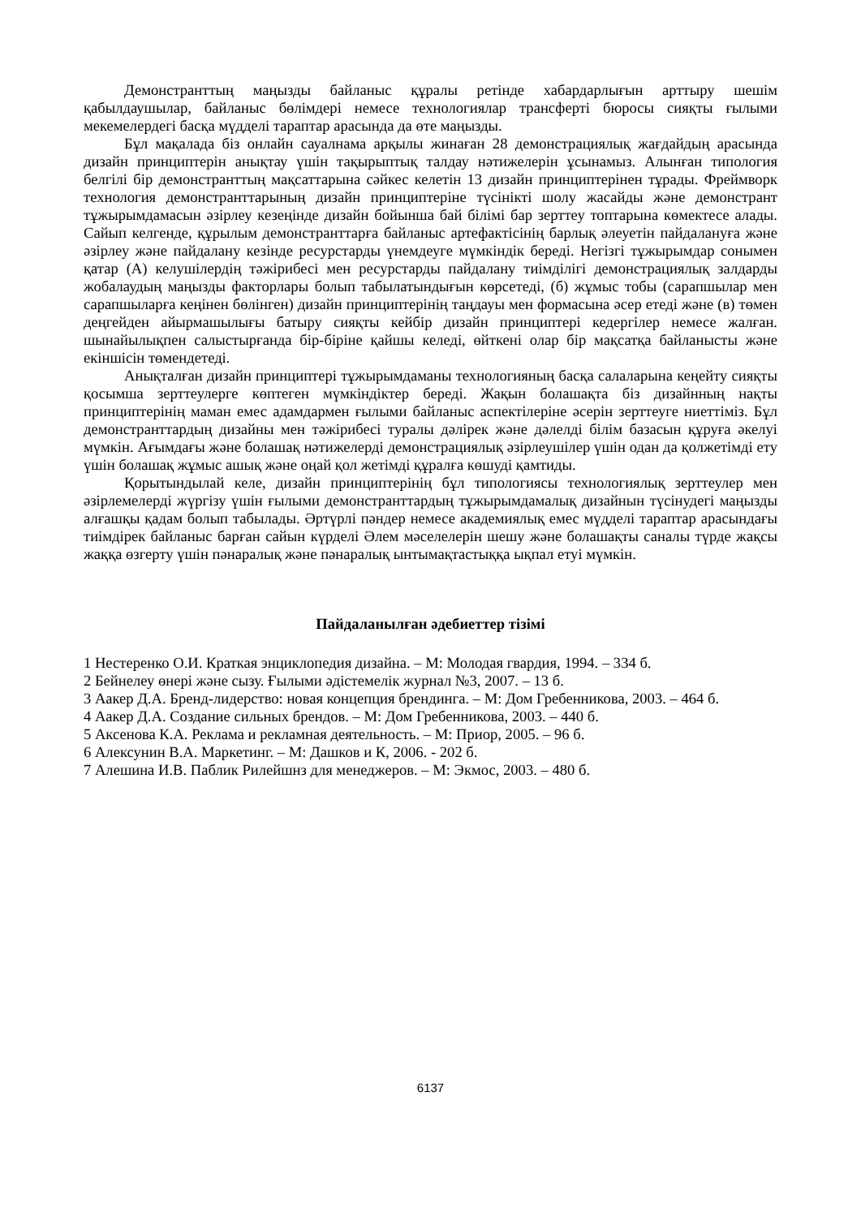Демонстранттың маңызды байланыс құралы ретінде хабардарлығын арттыру шешім қабылдаушылар, байланыс бөлімдері немесе технологиялар трансферті бюросы сияқты ғылыми мекемелердегі басқа мүдделі тараптар арасында да өте маңызды.
Бұл мақалада біз онлайн сауалнама арқылы жинаған 28 демонстрациялық жағдайдың арасында дизайн принциптерін анықтау үшін тақырыптық талдау нәтижелерін ұсынамыз. Алынған типология белгілі бір демонстранттың мақсаттарына сәйкес келетін 13 дизайн принциптерінен тұрады. Фреймворк технология демонстранттарының дизайн принциптеріне түсінікті шолу жасайды және демонстрант тұжырымдамасын әзірлеу кезеңінде дизайн бойынша бай білімі бар зерттеу топтарына көмектесе алады. Сайып келгенде, құрылым демонстранттарға байланыс артефактісінің барлық әлеуетін пайдалануға және әзірлеу және пайдалану кезінде ресурстарды үнемдеуге мүмкіндік береді. Негізгі тұжырымдар сонымен қатар (А) келушілердің тәжірибесі мен ресурстарды пайдалану тиімділігі демонстрациялық залдарды жобалаудың маңызды факторлары болып табылатындығын көрсетеді, (б) жұмыс тобы (сарапшылар мен сарапшыларға кеңінен бөлінген) дизайн принциптерінің таңдауы мен формасына әсер етеді және (в) төмен деңгейден айырмашылығы батыру сияқты кейбір дизайн принциптері кедергілер немесе жалған. шынайылықпен салыстырғанда бір-біріне қайшы келеді, өйткені олар бір мақсатқа байланысты және екіншісін төмендетеді.
Анықталған дизайн принциптері тұжырымдаманы технологияның басқа салаларына кеңейту сияқты қосымша зерттеулерге көптеген мүмкіндіктер береді. Жақын болашақта біз дизайнның нақты принциптерінің маман емес адамдармен ғылыми байланыс аспектілеріне әсерін зерттеуге ниеттіміз. Бұл демонстранттардың дизайны мен тәжірибесі туралы дәлірек және дәлелді білім базасын құруға әкелуі мүмкін. Ағымдағы және болашақ нәтижелерді демонстрациялық әзірлеушілер үшін одан да қолжетімді ету үшін болашақ жұмыс ашық және оңай қол жетімді құралға көшуді қамтиды.
Қорытындылай келе, дизайн принциптерінің бұл типологиясы технологиялық зерттеулер мен әзірлемелерді жүргізу үшін ғылыми демонстранттардың тұжырымдамалық дизайнын түсінудегі маңызды алғашқы қадам болып табылады. Әртүрлі пәндер немесе академиялық емес мүдделі тараптар арасындағы тиімдірек байланыс барған сайын күрделі Әлем мәселелерін шешу және болашақты саналы түрде жақсы жаққа өзгерту үшін пәнаралық және пәнаралық ынтымақтастыққа ықпал етуі мүмкін.
Пайдаланылған әдебиеттер тізімі
1 Нестеренко О.И. Краткая энциклопедия дизайна. – М: Молодая гвардия, 1994. – 334 б.
2 Бейнелеу өнері және сызу. Ғылыми әдістемелік журнал №3, 2007. – 13 б.
3 Аакер Д.А. Бренд-лидерство: новая концепция брендинга. – М: Дом Гребенникова, 2003. – 464 б.
4 Аакер Д.А. Создание сильных брендов. – М: Дом Гребенникова, 2003. – 440 б.
5 Аксенова К.А. Реклама и рекламная деятельность. – М: Приор, 2005. – 96 б.
6 Алексунин В.А. Маркетинг. – М: Дашков и К, 2006. - 202 б.
7 Алешина И.В. Паблик Рилейшнз для менеджеров. – М: Экмос, 2003. – 480 б.
6137